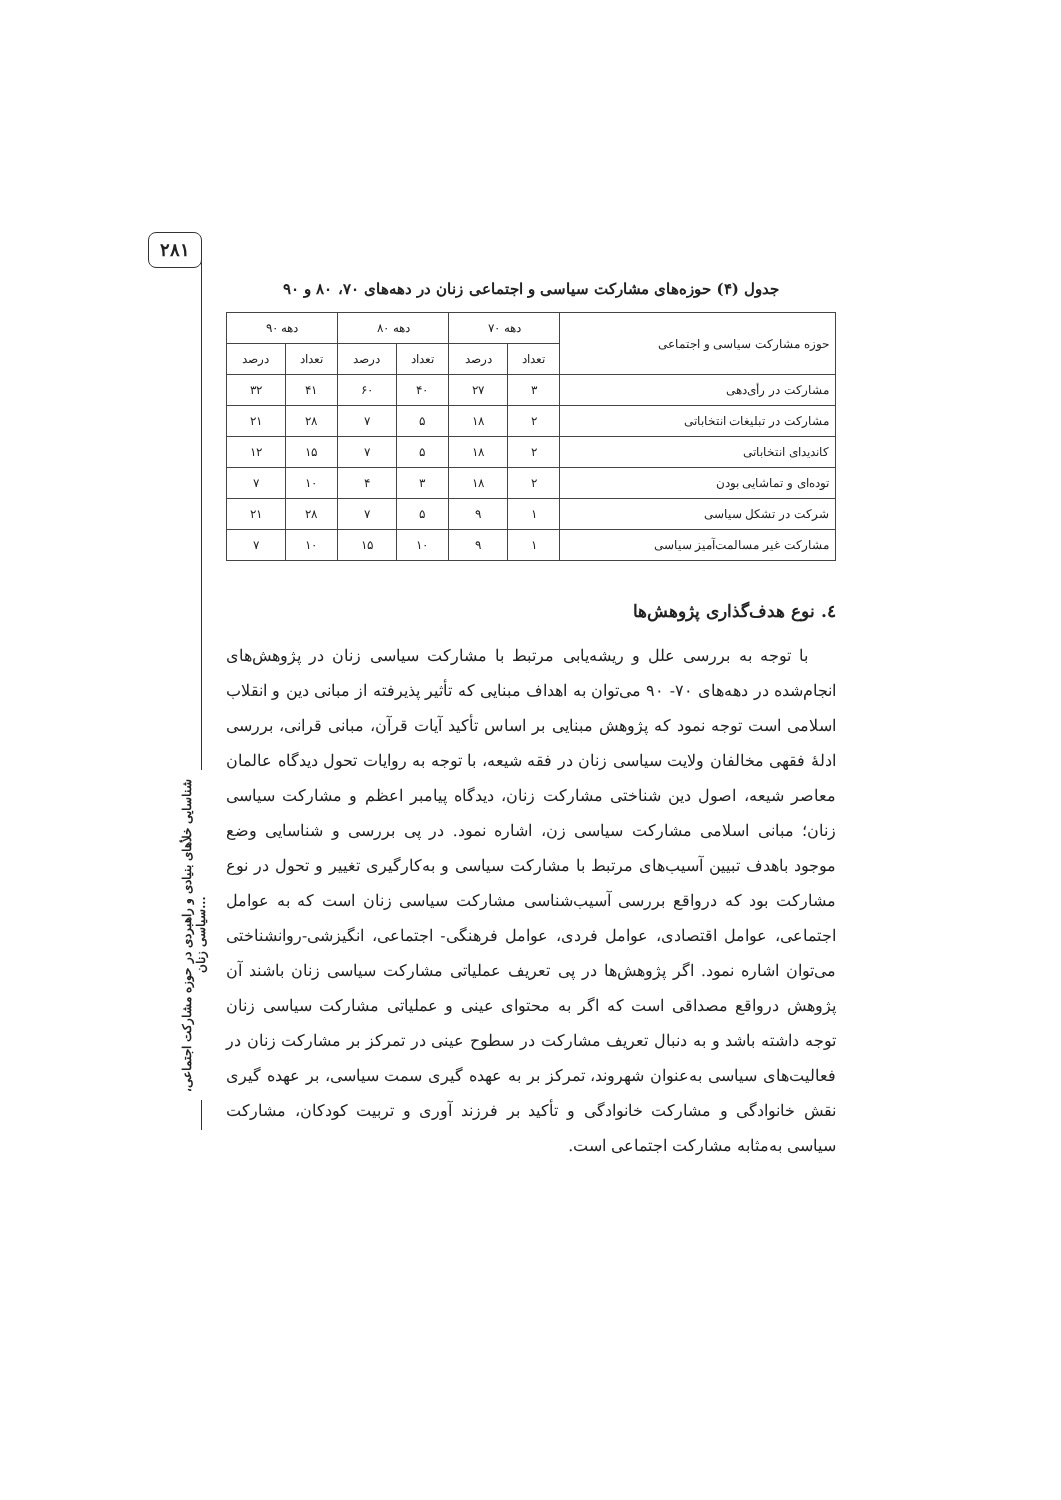۲۸۱
شناسایی خلأهای بنیادی و راهبردی در حوزه مشارکت اجتماعی، سیاسی زنان...
جدول (۴) حوزه‌های مشارکت سیاسی و اجتماعی زنان در دهه‌های ۷۰، ۸۰ و ۹۰
| حوزه مشارکت سیاسی و اجتماعی | دهه ۷۰ | | دهه ۸۰ | | دهه ۹۰ | |
| --- | --- | --- | --- | --- | --- | --- |
| | تعداد | درصد | تعداد | درصد | تعداد | درصد |
| مشارکت در رأی‌دهی | ۳ | ۲۷ | ۴۰ | ۶۰ | ۴۱ | ۳۲ |
| مشارکت در تبلیغات انتخاباتی | ۲ | ۱۸ | ۵ | ۷ | ۲۸ | ۲۱ |
| کاندیدای انتخاباتی | ۲ | ۱۸ | ۵ | ۷ | ۱۵ | ۱۲ |
| توده‌ای و تماشایی بودن | ۲ | ۱۸ | ۳ | ۴ | ۱۰ | ۷ |
| شرکت در تشکل سیاسی | ۱ | ۹ | ۵ | ۷ | ۲۸ | ۲۱ |
| مشارکت غیر مسالمت‌آمیز سیاسی | ۱ | ۹ | ۱۰ | ۱۵ | ۱۰ | ۷ |
٤. نوع هدف‌گذاری پژوهش‌ها
با توجه به بررسی علل و ریشه‌یابی مرتبط با مشارکت سیاسی زنان در پژوهش‌های انجام‌شده در دهه‌های ۷۰- ۹۰ می‌توان به اهداف مبنایی که تأثیر پذیرفته از مبانی دین و انقلاب اسلامی است توجه نمود که پژوهش مبنایی بر اساس تأکید آیات قرآن، مبانی قرانی، بررسی ادلهٔ فقهی مخالفان ولایت سیاسی زنان در فقه شیعه، با توجه به روایات تحول دیدگاه عالمان معاصر شیعه، اصول دین شناختی مشارکت زنان، دیدگاه پیامبر اعظم و مشارکت سیاسی زنان؛ مبانی اسلامی مشارکت سیاسی زن، اشاره نمود. در پی بررسی و شناسایی وضع موجود باهدف تبیین آسیب‌های مرتبط با مشارکت سیاسی و به‌کارگیری تغییر و تحول در نوع مشارکت بود که درواقع بررسی آسیب‌شناسی مشارکت سیاسی زنان است که به عوامل اجتماعی، عوامل اقتصادی، عوامل فردی، عوامل فرهنگی- اجتماعی، انگیزشی-روانشناختی می‌توان اشاره نمود. اگر پژوهش‌ها در پی تعریف عملیاتی مشارکت سیاسی زنان باشند آن پژوهش درواقع مصداقی است که اگر به محتوای عینی و عملیاتی مشارکت سیاسی زنان توجه داشته باشد و به دنبال تعریف مشارکت در سطوح عینی در تمرکز بر مشارکت زنان در فعالیت‌های سیاسی به‌عنوان شهروند، تمرکز بر به عهده گیری سمت سیاسی، بر عهده گیری نقش خانوادگی و مشارکت خانوادگی و تأکید بر فرزند آوری و تربیت کودکان، مشارکت سیاسی به‌مثابه مشارکت اجتماعی است.